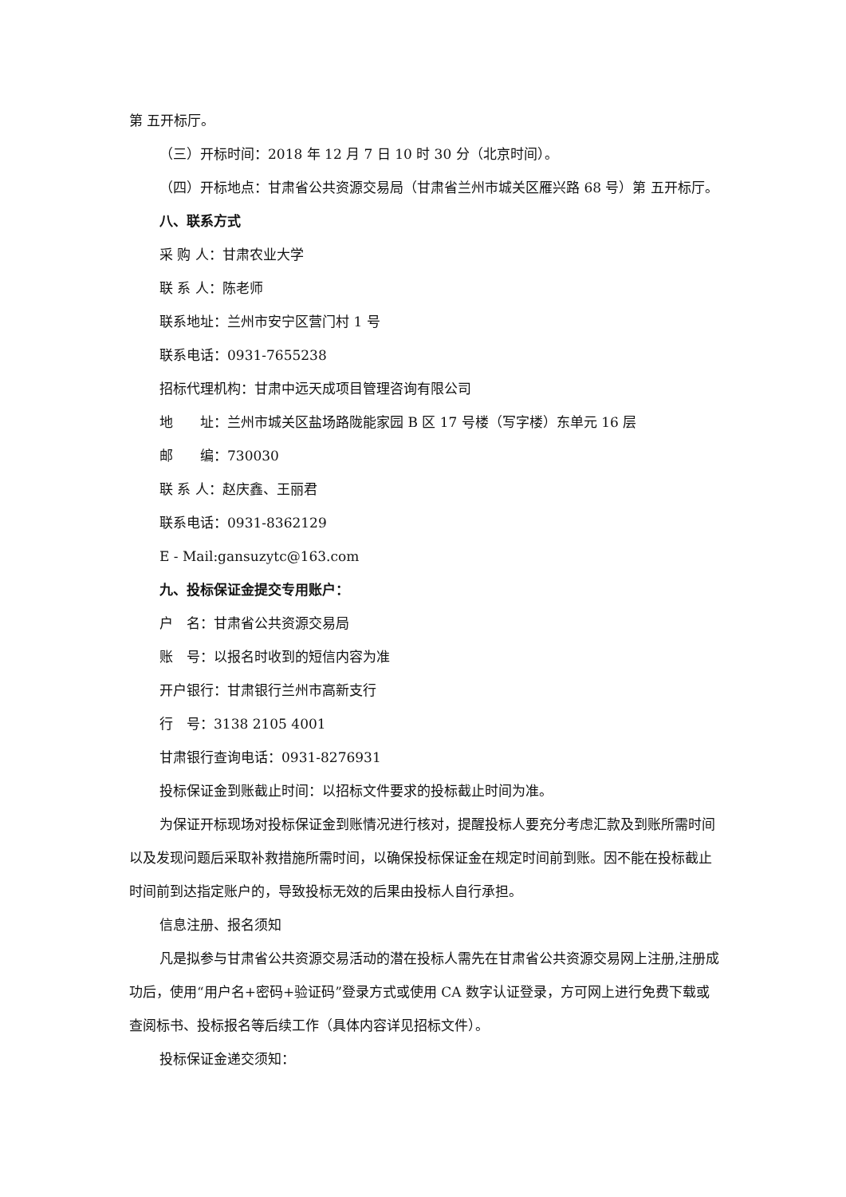第 五开标厅。
（三）开标时间：2018 年 12 月 7 日 10 时 30 分（北京时间）。
（四）开标地点：甘肃省公共资源交易局（甘肃省兰州市城关区雁兴路 68 号）第 五开标厅。
八、联系方式
采 购 人：甘肃农业大学
联 系 人：陈老师
联系地址：兰州市安宁区营门村 1 号
联系电话：0931-7655238
招标代理机构：甘肃中远天成项目管理咨询有限公司
地　　址：兰州市城关区盐场路陇能家园 B 区 17 号楼（写字楼）东单元 16 层
邮　　编：730030
联 系 人：赵庆鑫、王丽君
联系电话：0931-8362129
E - Mail:gansuzytc@163.com
九、投标保证金提交专用账户：
户　名：甘肃省公共资源交易局
账　号：以报名时收到的短信内容为准
开户银行：甘肃银行兰州市高新支行
行　号：3138 2105 4001
甘肃银行查询电话：0931-8276931
投标保证金到账截止时间：以招标文件要求的投标截止时间为准。
为保证开标现场对投标保证金到账情况进行核对，提醒投标人要充分考虑汇款及到账所需时间以及发现问题后采取补救措施所需时间，以确保投标保证金在规定时间前到账。因不能在投标截止时间前到达指定账户的，导致投标无效的后果由投标人自行承担。
信息注册、报名须知
凡是拟参与甘肃省公共资源交易活动的潜在投标人需先在甘肃省公共资源交易网上注册,注册成功后，使用“用户名+密码+验证码”登录方式或使用 CA 数字认证登录，方可网上进行免费下载或查阅标书、投标报名等后续工作（具体内容详见招标文件）。
投标保证金递交须知：